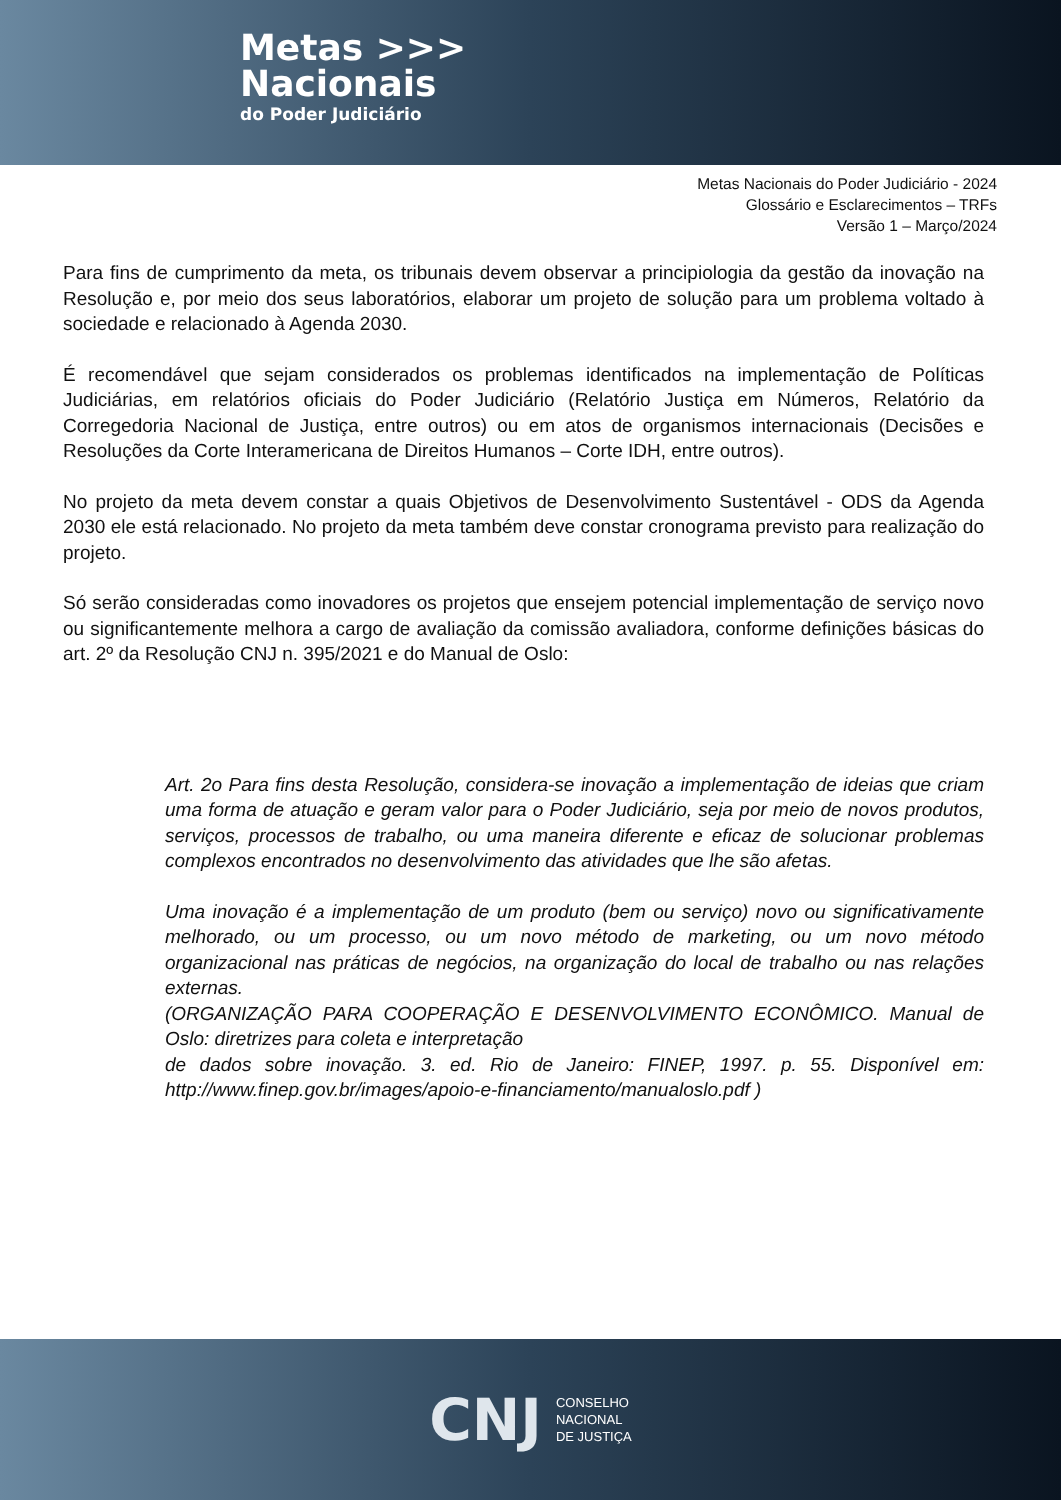Metas >>>
Nacionais
do Poder Judiciário
Metas Nacionais do Poder Judiciário - 2024
Glossário e Esclarecimentos – TRFs
Versão 1 – Março/2024
Para fins de cumprimento da meta, os tribunais devem observar a principiologia da gestão da inovação na Resolução e, por meio dos seus laboratórios, elaborar um projeto de solução para um problema voltado à sociedade e relacionado à Agenda 2030.
É recomendável que sejam considerados os problemas identificados na implementação de Políticas Judiciárias, em relatórios oficiais do Poder Judiciário (Relatório Justiça em Números, Relatório da Corregedoria Nacional de Justiça, entre outros) ou em atos de organismos internacionais (Decisões e Resoluções da Corte Interamericana de Direitos Humanos – Corte IDH, entre outros).
No projeto da meta devem constar a quais Objetivos de Desenvolvimento Sustentável - ODS da Agenda 2030 ele está relacionado. No projeto da meta também deve constar cronograma previsto para realização do projeto.
Só serão consideradas como inovadores os projetos que ensejem potencial implementação de serviço novo ou significantemente melhora a cargo de avaliação da comissão avaliadora, conforme definições básicas do art. 2º da Resolução CNJ n. 395/2021 e do Manual de Oslo:
Art. 2o Para fins desta Resolução, considera-se inovação a implementação de ideias que criam uma forma de atuação e geram valor para o Poder Judiciário, seja por meio de novos produtos, serviços, processos de trabalho, ou uma maneira diferente e eficaz de solucionar problemas complexos encontrados no desenvolvimento das atividades que lhe são afetas.
Uma inovação é a implementação de um produto (bem ou serviço) novo ou significativamente melhorado, ou um processo, ou um novo método de marketing, ou um novo método organizacional nas práticas de negócios, na organização do local de trabalho ou nas relações externas.
(ORGANIZAÇÃO PARA COOPERAÇÃO E DESENVOLVIMENTO ECONÔMICO. Manual de Oslo: diretrizes para coleta e interpretação
de dados sobre inovação. 3. ed. Rio de Janeiro: FINEP, 1997. p. 55. Disponível em: http://www.finep.gov.br/images/apoio-e-financiamento/manualoslo.pdf )
CNJ CONSELHO
NACIONAL
DE JUSTIÇA